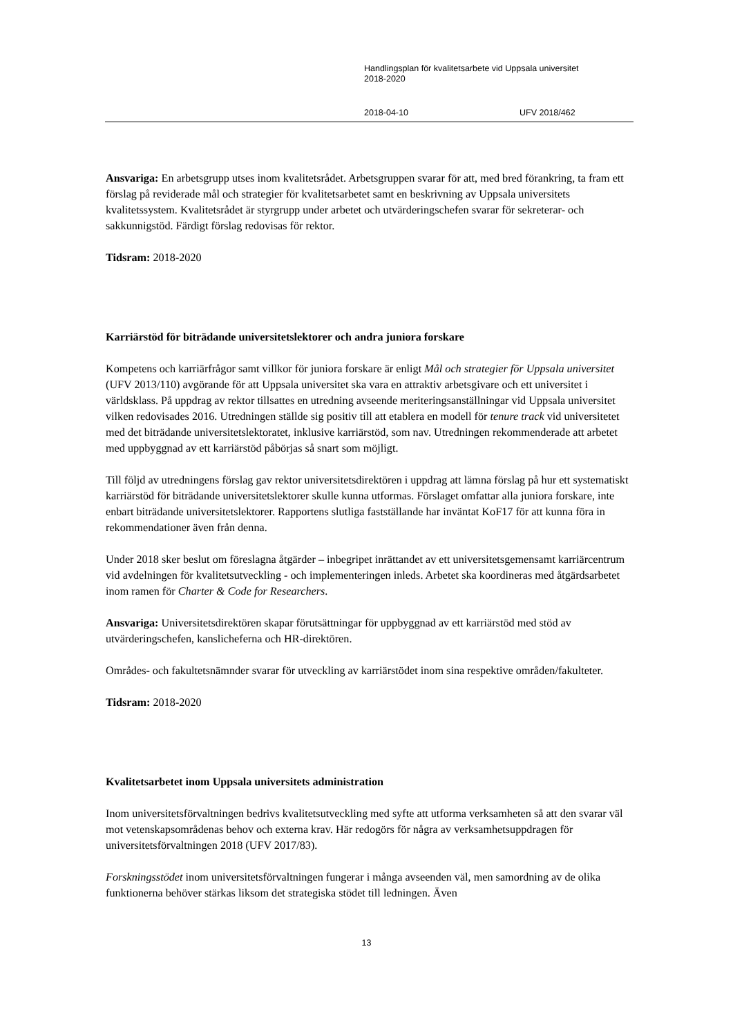Handlingsplan för kvalitetsarbete vid Uppsala universitet
2018-2020
2018-04-10 UFV 2018/462
Ansvariga: En arbetsgrupp utses inom kvalitetsrådet. Arbetsgruppen svarar för att, med bred förankring, ta fram ett förslag på reviderade mål och strategier för kvalitetsarbetet samt en beskrivning av Uppsala universitets kvalitetssystem. Kvalitetsrådet är styrgrupp under arbetet och utvärderingschefen svarar för sekreterar- och sakkunnigstöd. Färdigt förslag redovisas för rektor.
Tidsram: 2018-2020
Karriärstöd för biträdande universitetslektorer och andra juniora forskare
Kompetens och karriärfrågor samt villkor för juniora forskare är enligt Mål och strategier för Uppsala universitet (UFV 2013/110) avgörande för att Uppsala universitet ska vara en attraktiv arbetsgivare och ett universitet i världsklass. På uppdrag av rektor tillsattes en utredning avseende meriteringsanställningar vid Uppsala universitet vilken redovisades 2016. Utredningen ställde sig positiv till att etablera en modell för tenure track vid universitetet med det biträdande universitetslektoratet, inklusive karriärstöd, som nav. Utredningen rekommenderade att arbetet med uppbyggnad av ett karriärstöd påbörjas så snart som möjligt.
Till följd av utredningens förslag gav rektor universitetsdirektören i uppdrag att lämna förslag på hur ett systematiskt karriärstöd för biträdande universitetslektorer skulle kunna utformas. Förslaget omfattar alla juniora forskare, inte enbart biträdande universitetslektorer. Rapportens slutliga fastställande har inväntat KoF17 för att kunna föra in rekommendationer även från denna.
Under 2018 sker beslut om föreslagna åtgärder – inbegripet inrättandet av ett universitetsgemensamt karriärcentrum vid avdelningen för kvalitetsutveckling - och implementeringen inleds. Arbetet ska koordineras med åtgärdsarbetet inom ramen för Charter & Code for Researchers.
Ansvariga: Universitetsdirektören skapar förutsättningar för uppbyggnad av ett karriärstöd med stöd av utvärderingschefen, kanslicheferna och HR-direktören.
Områdes- och fakultetsnämnder svarar för utveckling av karriärstödet inom sina respektive områden/fakulteter.
Tidsram: 2018-2020
Kvalitetsarbetet inom Uppsala universitets administration
Inom universitetsförvaltningen bedrivs kvalitetsutveckling med syfte att utforma verksamheten så att den svarar väl mot vetenskapsområdenas behov och externa krav. Här redogörs för några av verksamhetsuppdragen för universitetsförvaltningen 2018 (UFV 2017/83).
Forskningsstödet inom universitetsförvaltningen fungerar i många avseenden väl, men samordning av de olika funktionerna behöver stärkas liksom det strategiska stödet till ledningen. Även
13